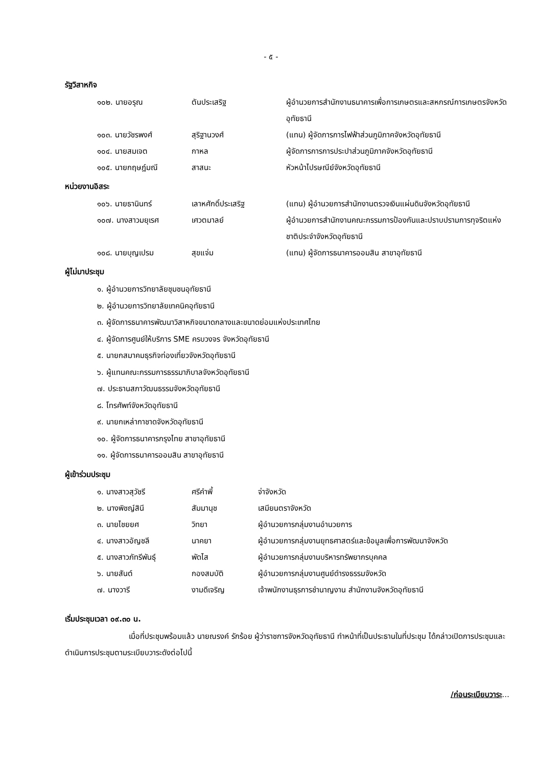- ๕ -
รัฐวิสาหกิจ
๑๐๒. นายอรุณ ตันประเสริฐ ผู้อำนวยการสำนักงานธนาคารเพื่อการเกษตรและสหกรณ์การเกษตรจังหวัดอุทัยธานี
๑๐๓. นายวัชรพงศ์ สุริฐานวงศ์ (แทน) ผู้จัดการการไฟฟ้าส่วนภูมิภาคจังหวัดอุทัยธานี
๑๐๔. นายสมเจต กาหล ผู้จัดการการการประปาส่วนภูมิภาคจังหวัดอุทัยธานี
๑๐๕. นายกฤษฎ์มณี สาสนะ หัวหน้าไปรษณีย์จังหวัดอุทัยธานี
หน่วยงานอิสระ
๑๐๖. นายธานินทร์ เลาหศักดิ์ประเสริฐ (แทน) ผู้อำนวยการสำนักงานตรวจเงินแผ่นดินจังหวัดอุทัยธานี
๑๐๗. นางสาวมยุเรศ เศวตมาลย์ ผู้อำนวยการสำนักงานคณะกรรมการป้องกันและปราบปรามการทุจริตแห่งชาติประจำจังหวัดอุทัยธานี
๑๐๘. นายบุญเปรม สุขแจ่ม (แทน) ผู้จัดการธนาคารออมสิน สาขาอุทัยธานี
ผู้ไม่มาประชุม
๑. ผู้อำนวยการวิทยาลัยชุมชนอุทัยธานี
๒. ผู้อำนวยการวิทยาลัยเทคนิคอุทัยธานี
๓. ผู้จัดการธนาคารพัฒนาวิสาหกิจขนาดกลางและขนาดย่อมแห่งประเทศไทย
๔. ผู้จัดการศูนย์ให้บริการ SME ครบวงจร จังหวัดอุทัยธานี
๕. นายกสมาคมธุรกิจท่องเที่ยวจังหวัดอุทัยธานี
๖. ผู้แทนคณะกรรมการธรรมาภิบาลจังหวัดอุทัยธานี
๗. ประธานสภาวัฒนธรรมจังหวัดอุทัยธานี
๘. โทรศัพท์จังหวัดอุทัยธานี
๙. นายกเหล่ากาชาดจังหวัดอุทัยธานี
๑๐. ผู้จัดการธนาคารกรุงไทย สาขาอุทัยธานี
๑๑. ผู้จัดการธนาคารออมสิน สาขาอุทัยธานี
ผู้เข้าร่วมประชุม
๑. นางสาวสุวัชรี ศรีคำพี้ จ่าจังหวัด
๒. นางพิชญ์สินี สัมมานุช เสมียนตราจังหวัด
๓. นายไชยยศ วิทยา ผู้อำนวยการกลุ่มงานอำนวยการ
๔. นางสาวอัญชลี นาคยา ผู้อำนวยการกลุ่มงานยุทธศาสตร์และข้อมูลเพื่อการพัฒนาจังหวัด
๕. นางสาวภัทรีพันธุ์ พัดไส ผู้อำนวยการกลุ่มงานบริหารทรัพยากรบุคคล
๖. นายสันต์ กองสมบัติ ผู้อำนวยการกลุ่มงานศูนย์ดำรงธรรมจังหวัด
๗. นางวารี งามดีเจริญ เจ้าพนักงานธุรการชำนาญงาน สำนักงานจังหวัดอุทัยธานี
เริ่มประชุมเวลา ๐๙.๓๐ น.
เมื่อที่ประชุมพร้อมแล้ว นายณรงค์ รักร้อย ผู้ว่าราชการจังหวัดอุทัยธานี ทำหน้าที่เป็นประธานในที่ประชุม ได้กล่าวเปิดการประชุมและดำเนินการประชุมตามระเบียบวาระดังต่อไปนี้
/ก่อนระเบียบวาระ...